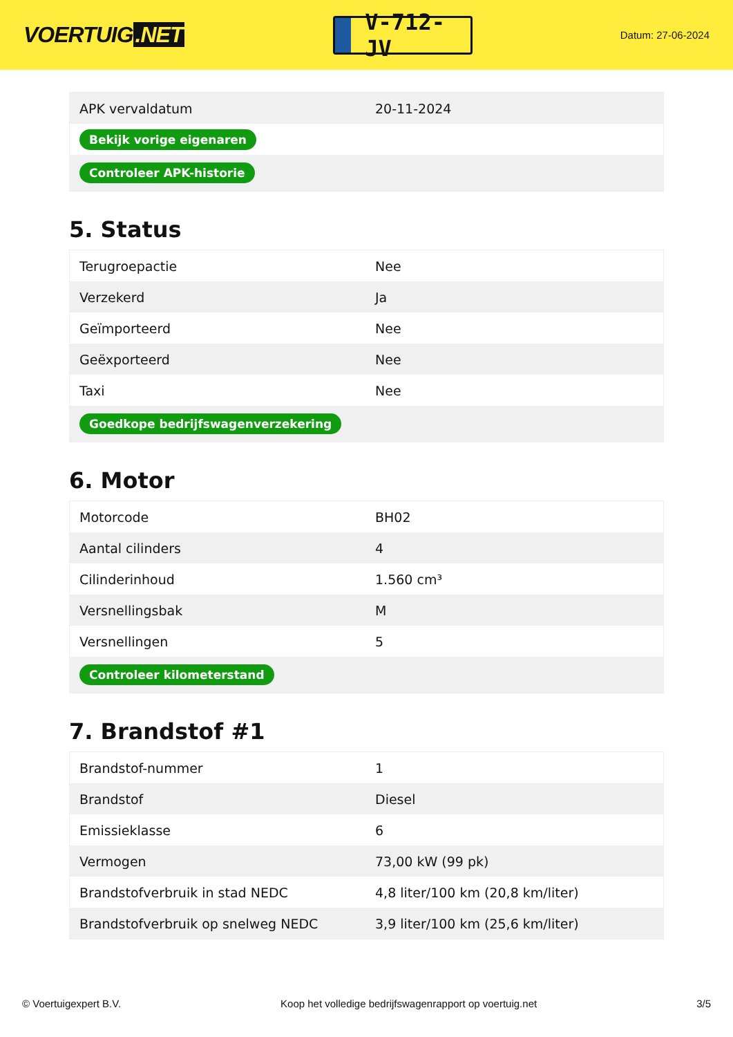VOERTUIG.NET
V-712-JV
Datum: 27-06-2024
| APK vervaldatum | 20-11-2024 |
| Bekijk vorige eigenaren | |
| Controleer APK-historie | |
5. Status
| Terugroepactie | Nee |
| Verzekerd | Ja |
| Geïmporteerd | Nee |
| Geëxporteerd | Nee |
| Taxi | Nee |
| Goedkope bedrijfswagenverzekering | |
6. Motor
| Motorcode | BH02 |
| Aantal cilinders | 4 |
| Cilinderinhoud | 1.560 cm³ |
| Versnellingsbak | M |
| Versnellingen | 5 |
| Controleer kilometerstand | |
7. Brandstof #1
| Brandstof-nummer | 1 |
| Brandstof | Diesel |
| Emissieklasse | 6 |
| Vermogen | 73,00 kW (99 pk) |
| Brandstofverbruik in stad NEDC | 4,8 liter/100 km (20,8 km/liter) |
| Brandstofverbruik op snelweg NEDC | 3,9 liter/100 km (25,6 km/liter) |
© Voertuigexpert B.V. Koop het volledige bedrijfswagenrapport op voertuig.net 3/5